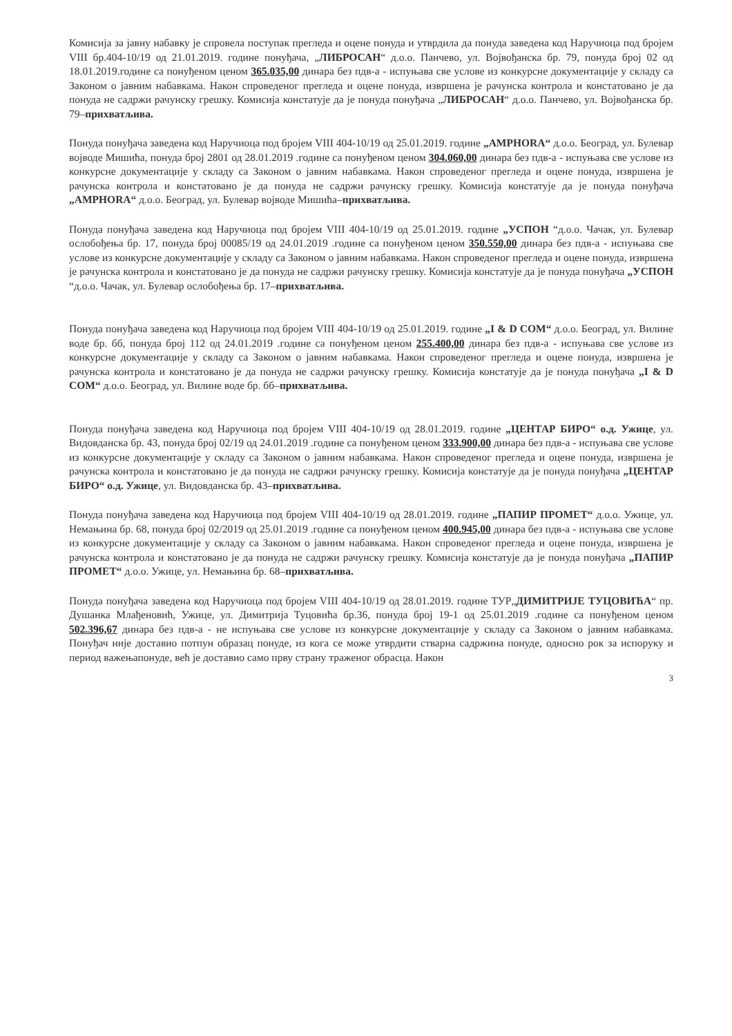Комисија за јавну набавку је спровела поступак прегледа и оцене понуда и утврдила да понуда заведена код Наручиоца под бројем VIII бр.404-10/19 од 21.01.2019. године понуђача, „ЛИБРОСАН“ д.о.о. Панчево, ул. Војвођанска бр. 79, понуда број 02 од 18.01.2019.године са понуђеном ценом 365.035,00 динара без пдв-а - испуњава све услове из конкурсне документације у складу са Законом о јавним набавкама. Након спроведеног прегледа и оцене понуда, извршена је рачунска контрола и констатовано је да понуда не садржи рачунску грешку. Комисија констатује да је понуда понуђача „ЛИБРОСАН“ д.о.о. Панчево, ул. Војвођанска бр. 79–прихватљива.
Понуда понуђача заведена код Наручиоца под бројем VIII 404-10/19 од 25.01.2019. године „AMPHORA“ д.о.о. Београд, ул. Булевар војводе Мишића, понуда број 2801 од 28.01.2019 .године са понуђеном ценом 304.060,00 динара без пдв-а - испуњава све услове из конкурсне документације у складу са Законом о јавним набавкама. Након спроведеног прегледа и оцене понуда, извршена је рачунска контрола и констатовано је да понуда не садржи рачунску грешку. Комисија констатује да је понуда понуђача „AMPHORA“ д.о.о. Београд, ул. Булевар војводе Мишића–прихватљива.
Понуда понуђача заведена код Наручиоца под бројем VIII 404-10/19 од 25.01.2019. године „УСПОН “д.о.о. Чачак, ул. Булевар ослобођења бр. 17, понуда број 00085/19 од 24.01.2019 .године са понуђеном ценом 350.550,00 динара без пдв-а - испуњава све услове из конкурсне документације у складу са Законом о јавним набавкама. Након спроведеног прегледа и оцене понуда, извршена је рачунска контрола и констатовано је да понуда не садржи рачунску грешку. Комисија констатује да је понуда понуђача „УСПОН “д.о.о. Чачак, ул. Булевар ослобођења бр. 17–прихватљива.
Понуда понуђача заведена код Наручиоца под бројем VIII 404-10/19 од 25.01.2019. године „I & D COM“ д.о.о. Београд, ул. Вилине воде бр. бб, понуда број 112 од 24.01.2019 .године са понуђеном ценом 255.400,00 динара без пдв-а - испуњава све услове из конкурсне документације у складу са Законом о јавним набавкама. Након спроведеног прегледа и оцене понуда, извршена је рачунска контрола и констатовано је да понуда не садржи рачунску грешку. Комисија констатује да је понуда понуђача „I & D COM“ д.о.о. Београд, ул. Вилине воде бр. бб–прихватљива.
Понуда понуђача заведена код Наручиоца под бројем VIII 404-10/19 од 28.01.2019. године „ЦЕНТАР БИРО“ о.д. Ужице, ул. Видовданска бр. 43, понуда број 02/19 од 24.01.2019 .године са понуђеном ценом 333.900,00 динара без пдв-а - испуњава све услове из конкурсне документације у складу са Законом о јавним набавкама. Након спроведеног прегледа и оцене понуда, извршена је рачунска контрола и констатовано је да понуда не садржи рачунску грешку. Комисија констатује да је понуда понуђача „ЦЕНТАР БИРО“ о.д. Ужице, ул. Видовданска бр. 43–прихватљива.
Понуда понуђача заведена код Наручиоца под бројем VIII 404-10/19 од 28.01.2019. године „ПАПИР ПРОМЕТ“ д.о.о. Ужице, ул. Немањина бр. 68, понуда број 02/2019 од 25.01.2019 .године са понуђеном ценом 400.945,00 динара без пдв-а - испуњава све услове из конкурсне документације у складу са Законом о јавним набавкама. Након спроведеног прегледа и оцене понуда, извршена је рачунска контрола и констатовано је да понуда не садржи рачунску грешку. Комисија констатује да је понуда понуђача „ПАПИР ПРОМЕТ“ д.о.о. Ужице, ул. Немањина бр. 68–прихватљива.
Понуда понуђача заведена код Наручиоца под бројем VIII 404-10/19 од 28.01.2019. године ТУР„ДИМИТРИЈЕ ТУЦОВИЋА“ пр. Душанка Млађеновић, Ужице, ул. Димитрија Туцовића бр.36, понуда број 19-1 од 25.01.2019 .године са понуђеном ценом 502.396,67 динара без пдв-а - не испуњава све услове из конкурсне документације у складу са Законом о јавним набавкама. Понуђач није доставио потпун образац понуде, из кога се може утврдити стварна садржина понуде, односно рок за испоруку и период важењапонуде, већ је доставио само прву страну траженог обрасца. Након
3